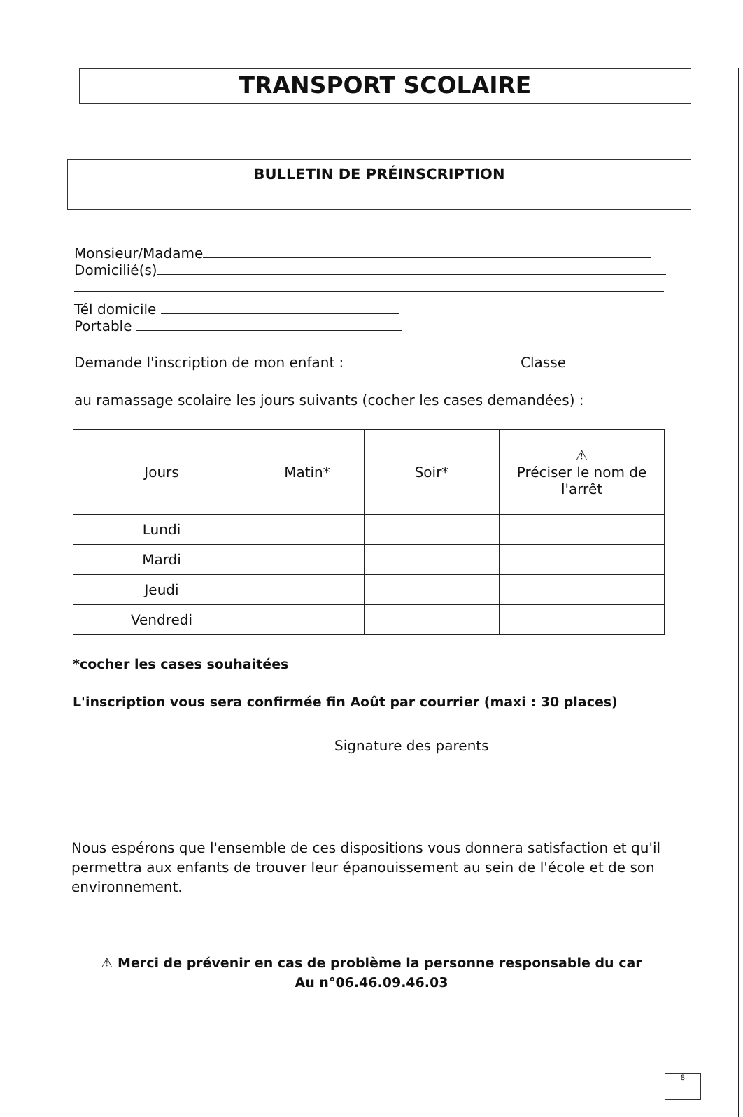TRANSPORT SCOLAIRE
BULLETIN DE PRÉINSCRIPTION
Monsieur/Madame
Domicilié(s)
Tél domicile
Portable
Demande l'inscription de mon enfant : Classe
au ramassage scolaire les jours suivants (cocher les cases demandées) :
| Jours | Matin* | Soir* | ⚠ Préciser le nom de l'arrêt |
| --- | --- | --- | --- |
| Lundi | | | |
| Mardi | | | |
| Jeudi | | | |
| Vendredi | | | |
*cocher les cases souhaitées
L'inscription vous sera confirmée fin Août par courrier (maxi : 30 places)
Signature des parents
Nous espérons que l'ensemble de ces dispositions vous donnera satisfaction et qu'il permettra aux enfants de trouver leur épanouissement au sein de l'école et de son environnement.
⚠ Merci de prévenir en cas de problème la personne responsable du car
Au n°06.46.09.46.03
8